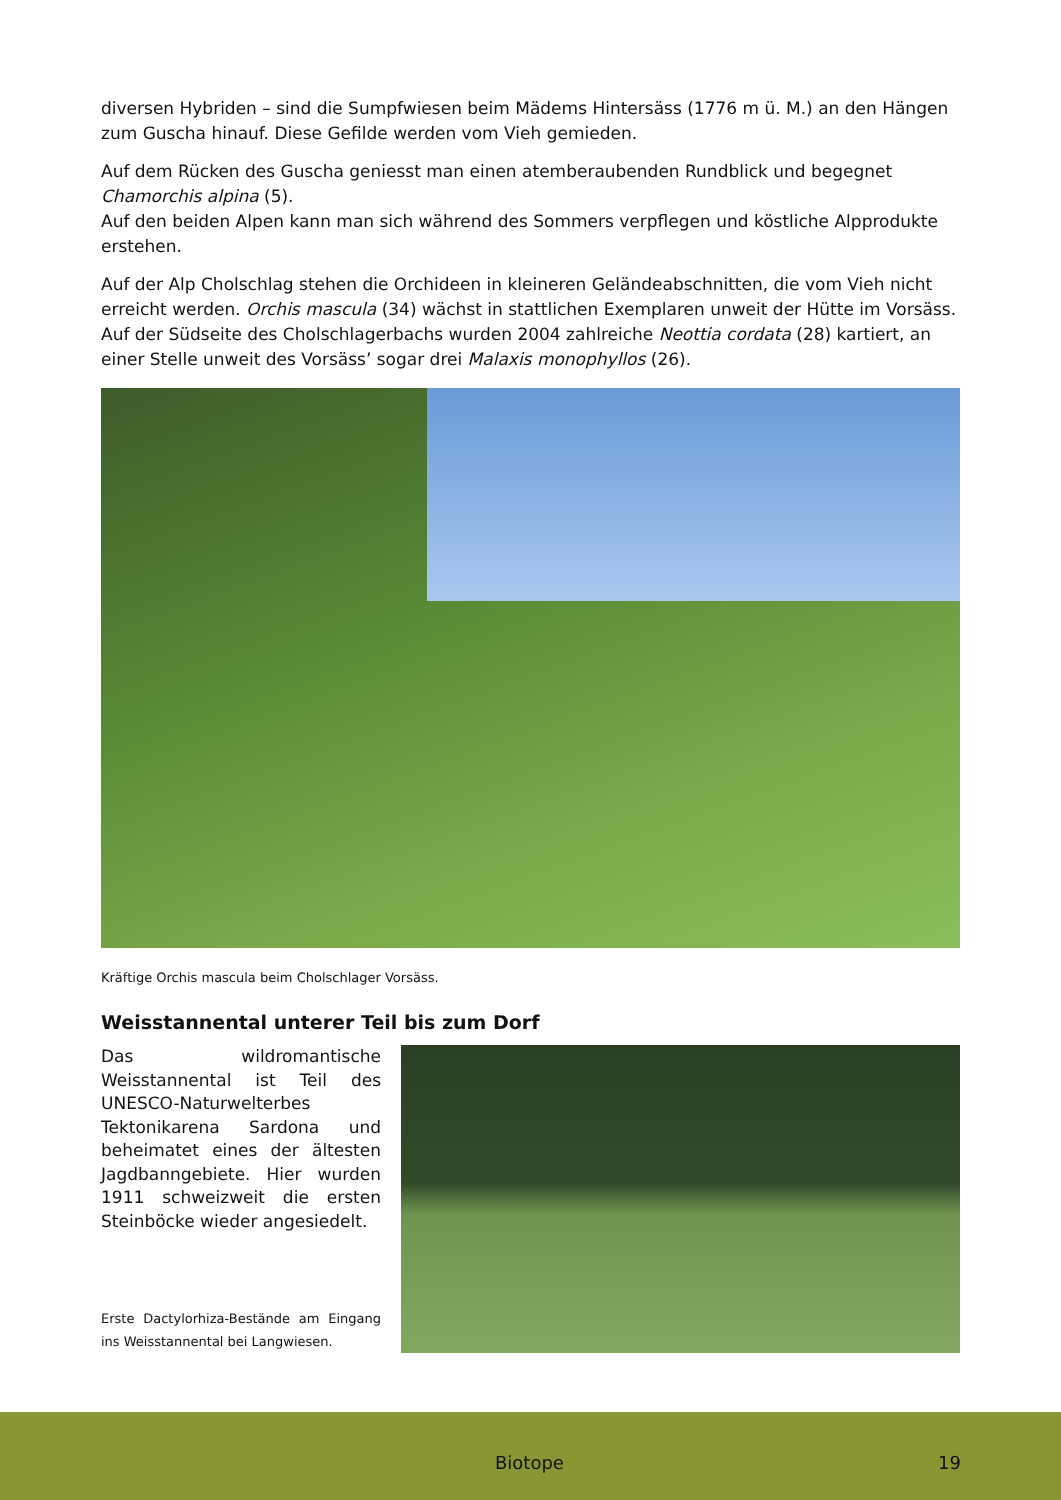diversen Hybriden – sind die Sumpfwiesen beim Mädems Hintersäss (1776 m ü. M.) an den Hängen zum Guscha hinauf. Diese Gefilde werden vom Vieh gemieden.
Auf dem Rücken des Guscha geniesst man einen atemberaubenden Rundblick und begegnet Chamorchis alpina (5).
Auf den beiden Alpen kann man sich während des Sommers verpflegen und köstliche Alpprodukte erstehen.
Auf der Alp Cholschlag stehen die Orchideen in kleineren Geländeabschnitten, die vom Vieh nicht erreicht werden. Orchis mascula (34) wächst in stattlichen Exemplaren unweit der Hütte im Vorsäss.
Auf der Südseite des Cholschlagerbachs wurden 2004 zahlreiche Neottia cordata (28) kartiert, an einer Stelle unweit des Vorsäss’ sogar drei Malaxis monophyllos (26).
Kräftige Orchis mascula beim Cholschlager Vorsäss.
Weisstannental unterer Teil bis zum Dorf
Das wildromantische Weisstannental ist Teil des UNESCO-Naturwelterbes Tektonikarena Sardona und beheimatet eines der ältesten Jagdbanngebiete. Hier wurden 1911 schweizweit die ersten Steinböcke wieder angesiedelt.
Erste Dactylorhiza-Bestände am Eingang ins Weisstannental bei Langwiesen.
Biotope 19